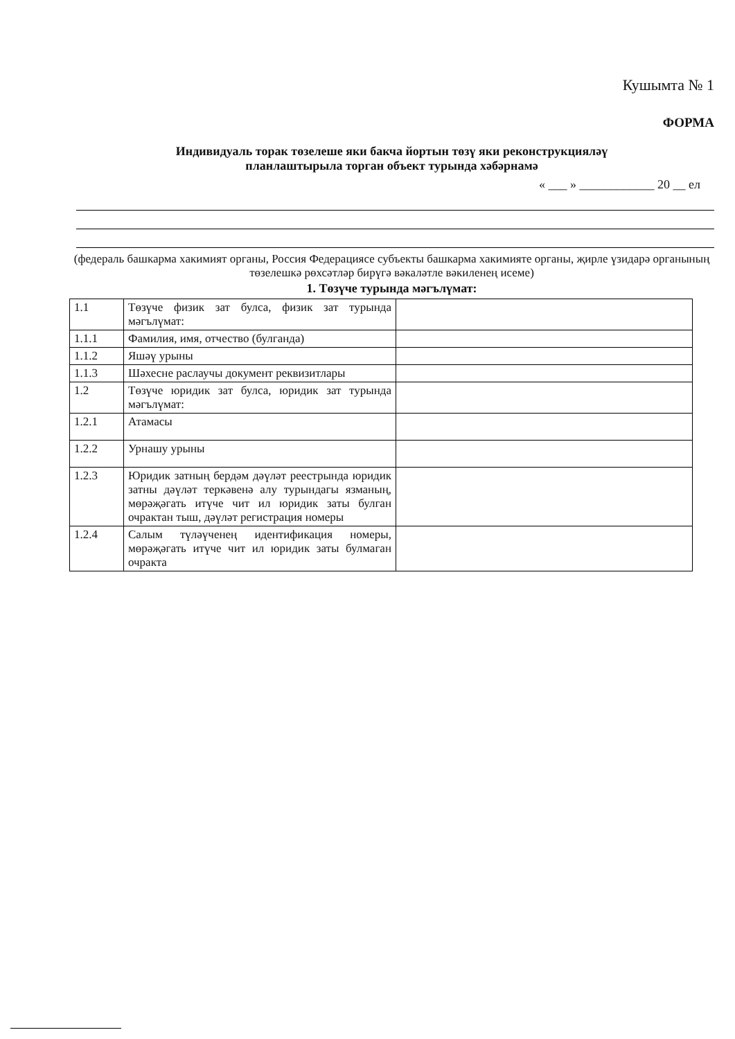Кушымта № 1
ФОРМА
Индивидуаль торак төзелеше яки бакча йортын төзү яки реконструкцияләү
планлаштырыла торган объект турында хәбәрнамә
« ___ » ____________ 20 __ ел
(федераль башкарма хакимият органы, Россия Федерациясе субъекты башкарма хакимияте органы, җирле үзидарә органының төзелешкә рөхсәтләр бирүгә вәкаләтле вәкиленең исеме)
1. Төзүче турында мәгълүмат:
| 1.1 | Төзүче физик зат булса, физик зат турында мәгълүмат: | |
| 1.1.1 | Фамилия, имя, отчество (булганда) | |
| 1.1.2 | Яшәү урыны | |
| 1.1.3 | Шәхесне раслаучы документ реквизитлары | |
| 1.2 | Төзүче юридик зат булса, юридик зат турында мәгълүмат: | |
| 1.2.1 | Атамасы | |
| 1.2.2 | Урнашу урыны | |
| 1.2.3 | Юридик затның бердәм дәүләт реестрында юридик затны дәүләт теркәвенә алу турындагы язманың, мөрәҗәгать итүче чит ил юридик заты булган очрактан тыш, дәүләт регистрация номеры | |
| 1.2.4 | Салым түләүченең идентификация номеры, мөрәҗәгать итүче чит ил юридик заты булмаган очракта | |